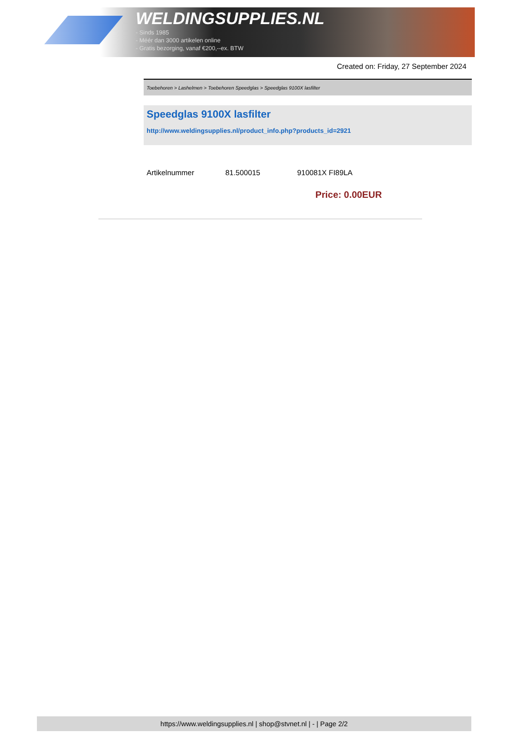WELDINGSUPPLIES.NL
- Sinds 1985
- Méér dan 3000 artikelen online
- Gratis bezorging, vanaf €200,--ex. BTW
Created on: Friday, 27 September 2024
Toebehoren > Lashelmen > Toebehoren Speedglas > Speedglas 9100X lasfilter
Speedglas 9100X lasfilter
http://www.weldingsupplies.nl/product_info.php?products_id=2921
| Artikelnummer | 81.500015 | 910081X FI89LA |
Price: 0.00EUR
https://www.weldingsupplies.nl | shop@stvnet.nl | - | Page 2/2